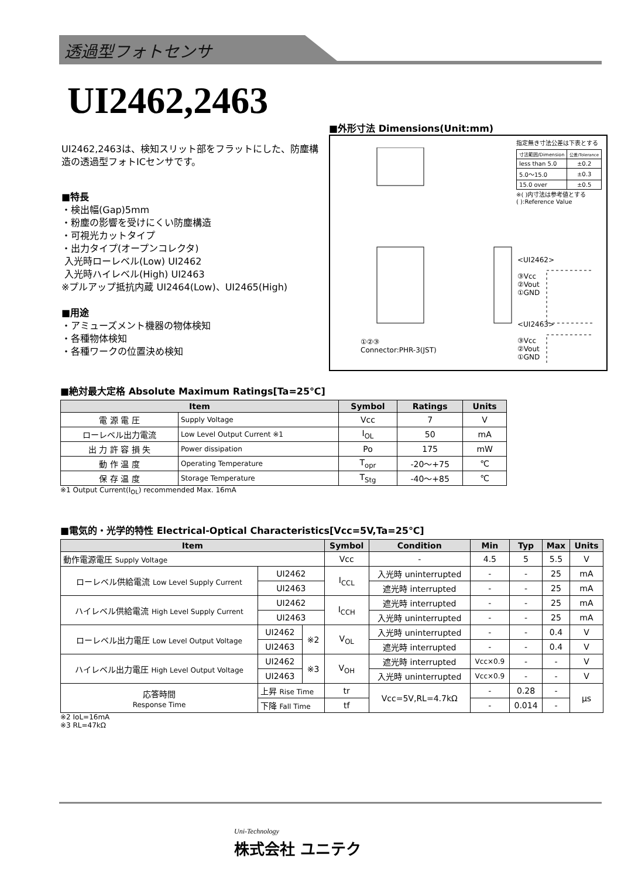透過型フォトセンサ
UI2462,2463
UI2462,2463は、検知スリット部をフラットにした、防塵構造の透過型フォトICセンサです。
■特長
・検出幅(Gap)5mm
・粉塵の影響を受けにくい防塵構造
・可視光カットタイプ
・出力タイプ(オープンコレクタ)
入光時ローレベル(Low) UI2462
入光時ハイレベル(High) UI2463
※プルアップ抵抗内蔵 UI2464(Low)、UI2465(High)
■用途
・アミューズメント機器の物体検知
・各種物体検知
・各種ワークの位置決め検知
■外形寸法 Dimensions(Unit:mm)
指定無き寸法公差は下表とする
| 寸法範囲/Dimension | 公差/Tolerance |
| less than 5.0 | ±0.2 |
| 5.0～15.0 | ±0.3 |
| 15.0 over | ±0.5 |
※( )内寸法は参考値とする
( ):Reference Value
<UI2462>
③Vcc
②Vout
①GND
<UI2463>
③Vcc
②Vout
①GND
①②③
Connector:PHR-3(JST)
■絶対最大定格 Absolute Maximum Ratings[Ta=25℃]
| Item | | Symbol | Ratings | Units |
| --- | --- | --- | --- | --- |
| 電 源 電 圧 | Supply Voltage | Vcc | 7 | V |
| ローレベル出力電流 | Low Level Output Current ※1 | I<sub>OL</sub> | 50 | mA |
| 出 力 許 容 損 失 | Power dissipation | Po | 175 | mW |
| 動 作 温 度 | Operating Temperature | T<sub>opr</sub> | -20～+75 | ℃ |
| 保 存 温 度 | Storage Temperature | T<sub>Stg</sub> | -40～+85 | ℃ |
※1 Output Current(I<sub>OL</sub>) recommended Max. 16mA
■電気的・光学的特性 Electrical-Optical Characteristics[Vcc=5V,Ta=25℃]
| Item | | | | Symbol | Condition | Min | Typ | Max | Units |
| --- | --- | --- | --- | --- | --- | --- | --- | --- | --- |
| 動作電源電圧 Supply Voltage | | | | Vcc | - | 4.5 | 5 | 5.5 | V |
| ローレベル供給電流 Low Level Supply Current | | UI2462 | | I<sub>CCL</sub> | 入光時 uninterrupted | - | - | 25 | mA |
| | | UI2463 | | | 遮光時 interrupted | - | - | 25 | mA |
| ハイレベル供給電流 High Level Supply Current | | UI2462 | | I<sub>CCH</sub> | 遮光時 interrupted | - | - | 25 | mA |
| | | UI2463 | | | 入光時 uninterrupted | - | - | 25 | mA |
| ローレベル出力電圧 Low Level Output Voltage | | UI2462 | ※2 | V<sub>OL</sub> | 入光時 uninterrupted | - | - | 0.4 | V |
| | | UI2463 | | | 遮光時 interrupted | - | - | 0.4 | V |
| ハイレベル出力電圧 High Level Output Voltage | | UI2462 | ※3 | V<sub>OH</sub> | 遮光時 interrupted | Vcc×0.9 | - | - | V |
| | | UI2463 | | | 入光時 uninterrupted | Vcc×0.9 | - | - | V |
| 応答時間 Response Time | 上昇 Rise Time | | | tr | Vcc=5V,RL=4.7kΩ | - | 0.28 | - | μs |
| | 下降 Fall Time | | | tf | | - | 0.014 | - | |
※2 IoL=16mA
※3 RL=47kΩ
Uni-Technology
株式会社 ユニテク